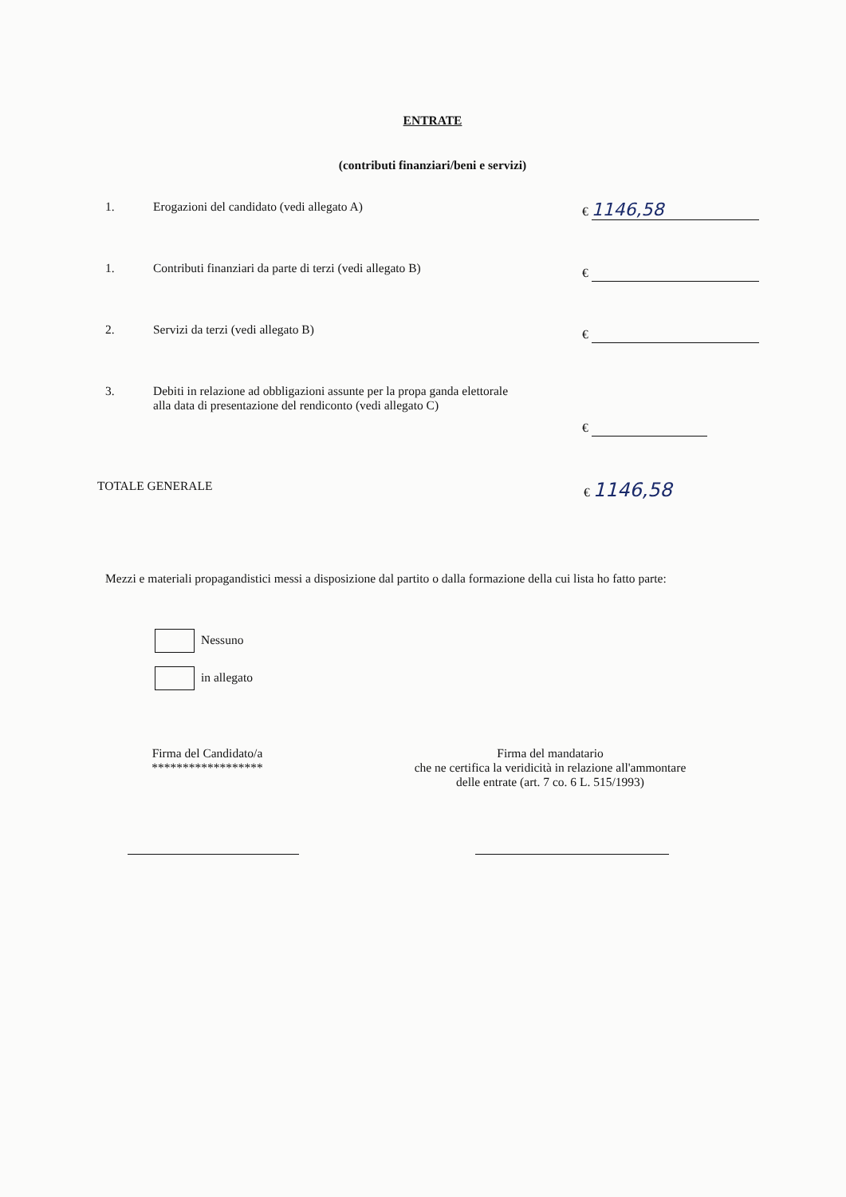ENTRATE
(contributi finanziari/beni e servizi)
1. Erogazioni del candidato (vedi allegato A) € 1146,58
1. Contributi finanziari da parte di terzi (vedi allegato B)
€
2. Servizi da terzi (vedi allegato B) €
3. Debiti in relazione ad obbligazioni assunte per la propa ganda elettorale alla data di presentazione del rendiconto (vedi allegato C)
€
TOTALE GENERALE € 1146,58
Mezzi e materiali propagandistici messi a disposizione dal partito o dalla formazione della cui lista ho fatto parte:
Nessuno
in allegato
Firma del Candidato/a
******************
Firma del mandatario
che ne certifica la veridicità in relazione all'ammontare
delle entrate (art. 7 co. 6 L. 515/1993)